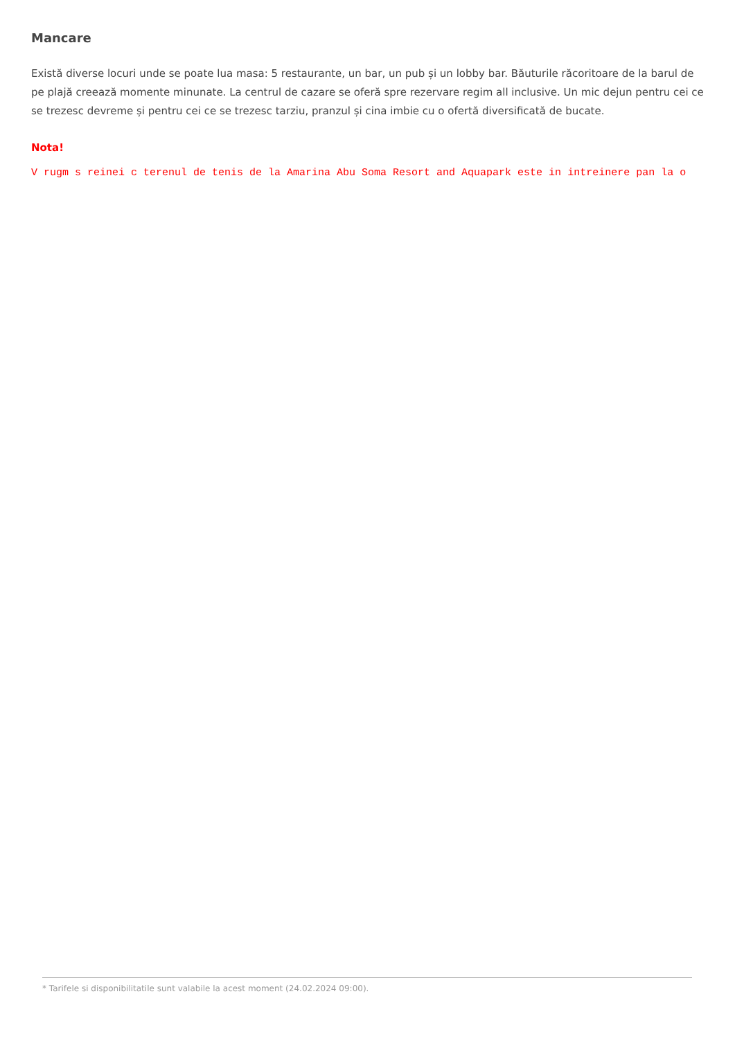Mancare
Există diverse locuri unde se poate lua masa: 5 restaurante, un bar, un pub și un lobby bar. Băuturile răcoritoare de la barul de pe plajă creează momente minunate. La centrul de cazare se oferă spre rezervare regim all inclusive. Un mic dejun pentru cei ce se trezesc devreme și pentru cei ce se trezesc tarziu, pranzul și cina imbie cu o ofertă diversificată de bucate.
Nota!
V rugm s reinei c terenul de tenis de la Amarina Abu Soma Resort and Aquapark este in intreinere pan la o
* Tarifele si disponibilitatile sunt valabile la acest moment (24.02.2024 09:00).